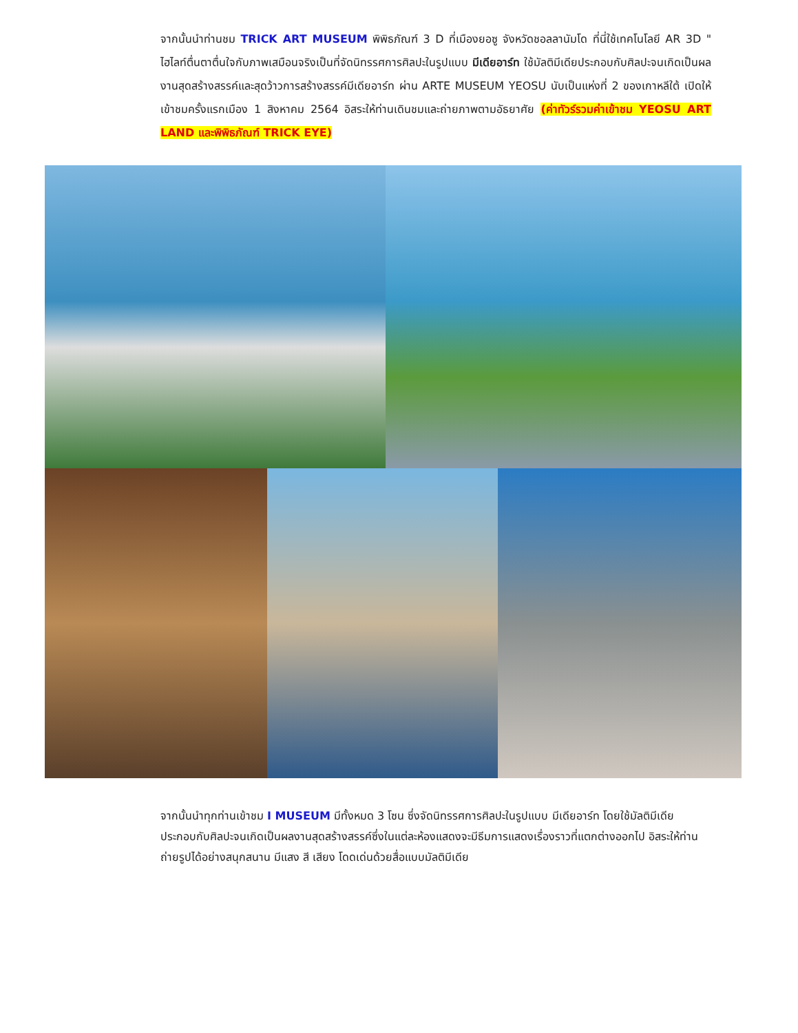จากนั้นนำท่านชม TRICK ART MUSEUM พิพิธภัณฑ์ 3 D ที่เมืองยอซู จังหวัดชอลลานัมโด ที่นี่ใช้เทคโนโลยี AR 3D " ไฮไลท์ตื่นตาตื่นใจกับภาพเสมือนจริงเป็นที่จัดนิทรรศการศิลปะในรูปแบบ มีเดียอาร์ท ใช้มัลติมีเดียประกอบกับศิลปะจนเกิดเป็นผลงานสุดสร้างสรรค์และสุดว้าวการสร้างสรรค์มีเดียอาร์ท ผ่าน ARTE MUSEUM YEOSU นับเป็นแห่งที่ 2 ของเกาหลีใต้ เปิดให้เข้าชมครั้งแรกเมือง 1 สิงหาคม 2564 อิสระให้ท่านเดินชมและถ่ายภาพตามอัธยาศัย (ค่าทัวร์รวมค่าเข้าชม YEOSU ART LAND และพิพิธภัณฑ์ TRICK EYE)
จากนั้นนำทุกท่านเข้าชม I MUSEUM มีทั้งหมด 3 โซน ซึ่งจัดนิทรรศการศิลปะในรูปแบบ มีเดียอาร์ท โดยใช้มัลติมีเดีย ประกอบกับศิลปะจนเกิดเป็นผลงานสุดสร้างสรรค์ซึ่งในแต่ละห้องแสดงจะมีธีมการแสดงเรื่องราวที่แตกต่างออกไป อิสระให้ท่านถ่ายรูปได้อย่างสนุกสนาน มีแสง สี เสียง โดดเด่นด้วยสื่อแบบมัลติมีเดีย